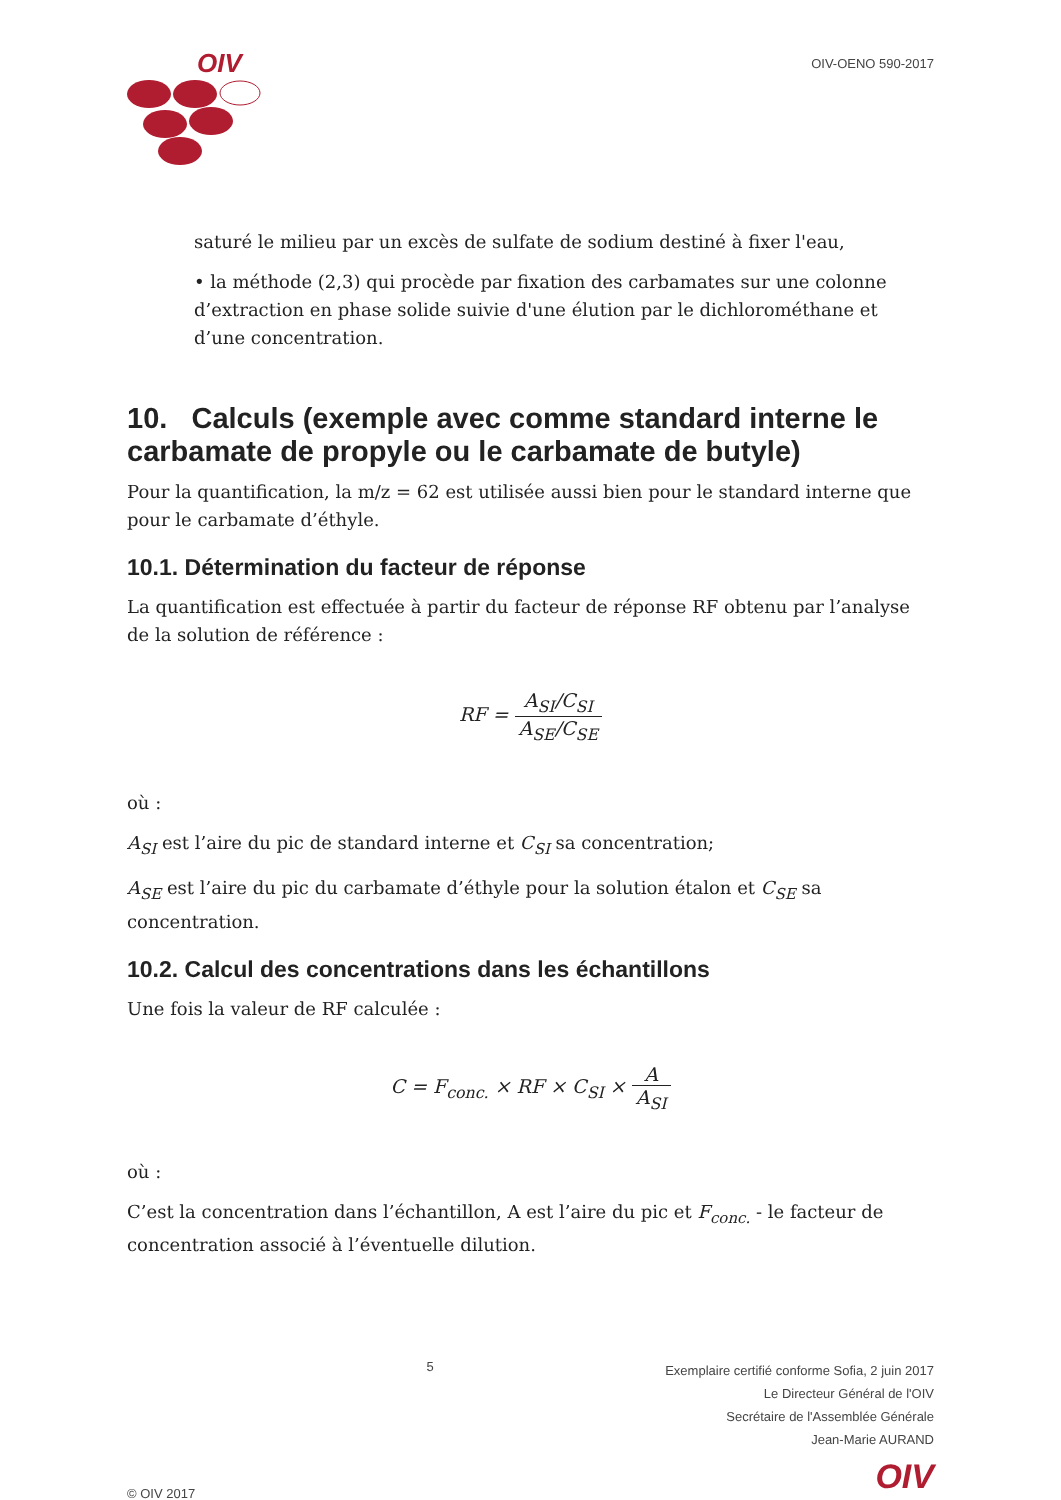OIV
OIV-OENO 590-2017
saturé le milieu par un excès de sulfate de sodium destiné à fixer l'eau,
• la méthode (2,3) qui procède par fixation des carbamates sur une colonne d’extraction en phase solide suivie d'une élution par le dichlorométhane et d’une concentration.
10. Calculs (exemple avec comme standard interne le carbamate de propyle ou le carbamate de butyle)
Pour la quantification, la m/z = 62 est utilisée aussi bien pour le standard interne que pour le carbamate d’éthyle.
10.1. Détermination du facteur de réponse
La quantification est effectuée à partir du facteur de réponse RF obtenu par l’analyse de la solution de référence :
RF = A<sub>SI</sub>/C<sub>SI</sub> A<sub>SE</sub>/C<sub>SE</sub>
où :
A<sub>SI</sub> est l’aire du pic de standard interne et C<sub>SI</sub> sa concentration;
A<sub>SE</sub> est l’aire du pic du carbamate d’éthyle pour la solution étalon et C<sub>SE</sub> sa concentration.
10.2. Calcul des concentrations dans les échantillons
Une fois la valeur de RF calculée :
C = F<sub>conc.</sub> × RF × C<sub>SI</sub> × A A<sub>SI</sub>
où :
C’est la concentration dans l’échantillon, A est l’aire du pic et F<sub>conc.</sub> - le facteur de concentration associé à l’éventuelle dilution.
© OIV 2017
5
Exemplaire certifié conforme Sofia, 2 juin 2017
Le Directeur Général de l'OIV
Secrétaire de l'Assemblée Générale
Jean-Marie AURAND
OIV